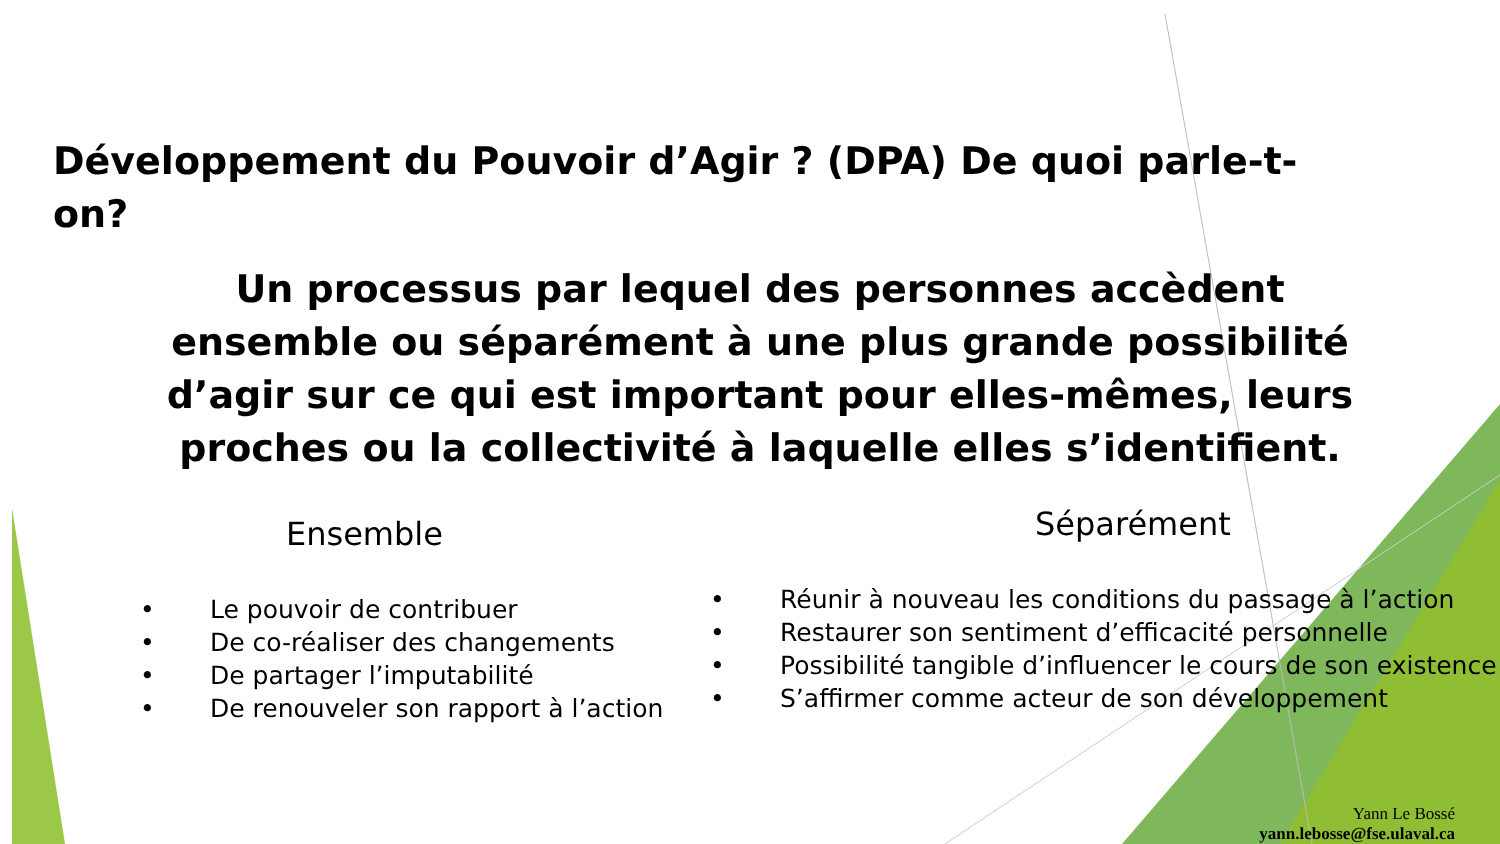Développement du Pouvoir d’Agir ? (DPA) De quoi parle-t-on?
Un processus par lequel des personnes accèdent ensemble ou séparément à une plus grande possibilité d’agir sur ce qui est important pour elles-mêmes, leurs proches ou la collectivité à laquelle elles s’identifient.
Ensemble
• Le pouvoir de contribuer
• De co-réaliser des changements
• De partager l’imputabilité
• De renouveler son rapport à l’action
Séparément
• Réunir à nouveau les conditions du passage à l’action
• Restaurer son sentiment d’efficacité personnelle
• Possibilité tangible d’influencer le cours de son existence
• S’affirmer comme acteur de son développement
Yann Le Bossé
yann.lebosse@fse.ulaval.ca